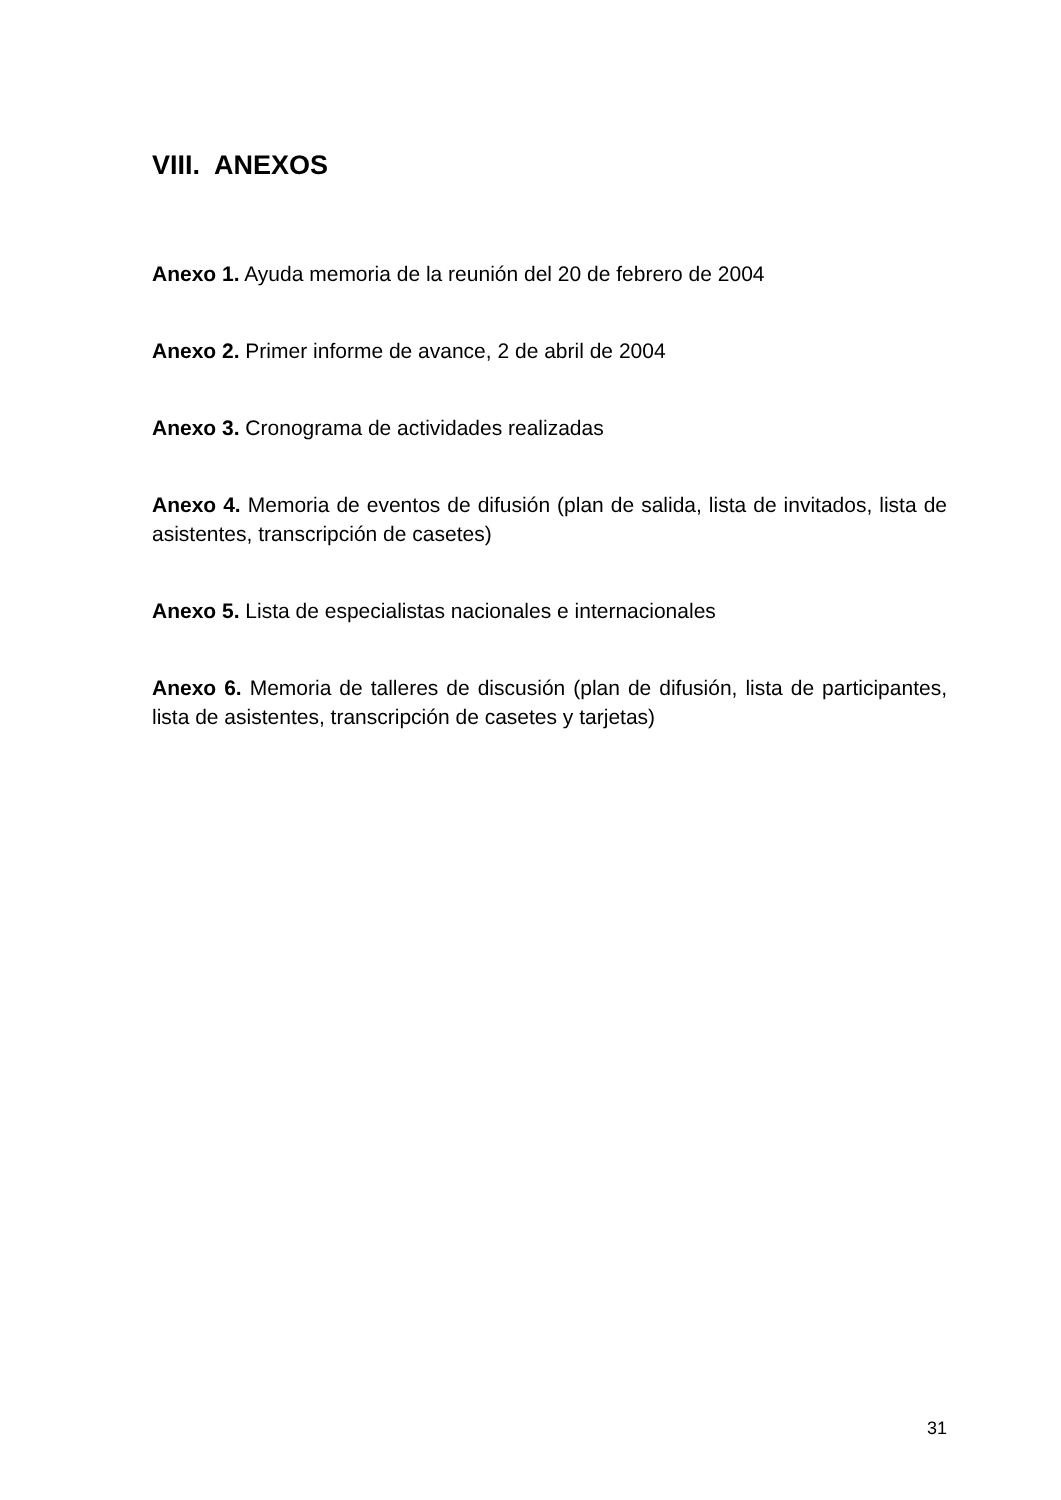VIII. ANEXOS
Anexo 1. Ayuda memoria de la reunión del 20 de febrero de 2004
Anexo 2. Primer informe de avance, 2 de abril de 2004
Anexo 3. Cronograma de actividades realizadas
Anexo 4. Memoria de eventos de difusión (plan de salida, lista de invitados, lista de asistentes, transcripción de casetes)
Anexo 5. Lista de especialistas nacionales e internacionales
Anexo 6. Memoria de talleres de discusión (plan de difusión, lista de participantes, lista de asistentes, transcripción de casetes y tarjetas)
31